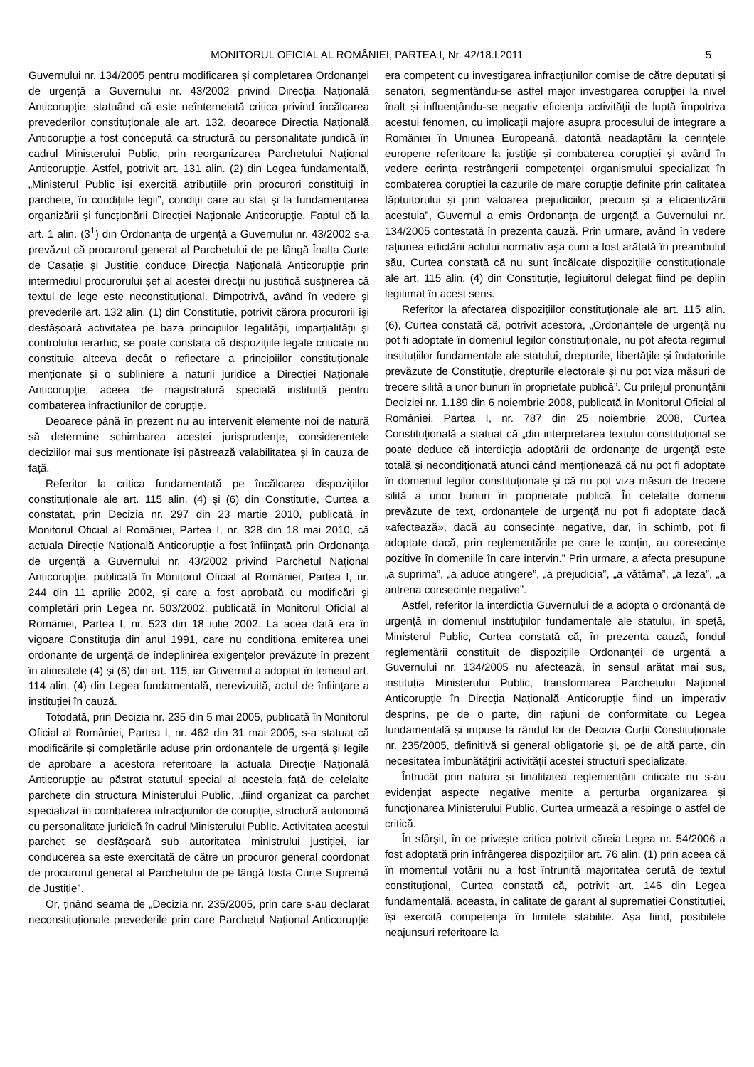MONITORUL OFICIAL AL ROMÂNIEI, PARTEA I, Nr. 42/18.I.2011 5
Guvernului nr. 134/2005 pentru modificarea și completarea Ordonanței de urgență a Guvernului nr. 43/2002 privind Direcția Națională Anticorupție, statuând că este neîntemeiată critica privind încălcarea prevederilor constituționale ale art. 132, deoarece Direcția Națională Anticorupție a fost concepută ca structură cu personalitate juridică în cadrul Ministerului Public, prin reorganizarea Parchetului Național Anticorupție. Astfel, potrivit art. 131 alin. (2) din Legea fundamentală, „Ministerul Public își exercită atribuțiile prin procurori constituiți în parchete, în condițiile legii”, condiții care au stat și la fundamentarea organizării și funcționării Direcției Naționale Anticorupție. Faptul că la art. 1 alin. (3<sup>1</sup>) din Ordonanța de urgență a Guvernului nr. 43/2002 s-a prevăzut că procurorul general al Parchetului de pe lângă Înalta Curte de Casație și Justiție conduce Direcția Națională Anticorupție prin intermediul procurorului șef al acestei direcții nu justifică susținerea că textul de lege este neconstituțional. Dimpotrivă, având în vedere și prevederile art. 132 alin. (1) din Constituție, potrivit cărora procurorii își desfășoară activitatea pe baza principiilor legalității, imparțialității și controlului ierarhic, se poate constata că dispozițiile legale criticate nu constituie altceva decât o reflectare a principiilor constituționale menționate și o subliniere a naturii juridice a Direcției Naționale Anticorupție, aceea de magistratură specială instituită pentru combaterea infracțiunilor de corupție.
Deoarece până în prezent nu au intervenit elemente noi de natură să determine schimbarea acestei jurisprudențe, considerentele deciziilor mai sus menționate își păstrează valabilitatea și în cauza de față.
Referitor la critica fundamentată pe încălcarea dispozițiilor constituționale ale art. 115 alin. (4) și (6) din Constituție, Curtea a constatat, prin Decizia nr. 297 din 23 martie 2010, publicată în Monitorul Oficial al României, Partea I, nr. 328 din 18 mai 2010, că actuala Direcție Națională Anticorupție a fost înființată prin Ordonanța de urgență a Guvernului nr. 43/2002 privind Parchetul Național Anticorupție, publicată în Monitorul Oficial al României, Partea I, nr. 244 din 11 aprilie 2002, și care a fost aprobată cu modificări și completări prin Legea nr. 503/2002, publicată în Monitorul Oficial al României, Partea I, nr. 523 din 18 iulie 2002. La acea dată era în vigoare Constituția din anul 1991, care nu condiționa emiterea unei ordonanțe de urgență de îndeplinirea exigențelor prevăzute în prezent în alineatele (4) și (6) din art. 115, iar Guvernul a adoptat în temeiul art. 114 alin. (4) din Legea fundamentală, nerevizuită, actul de înființare a instituției în cauză.
Totodată, prin Decizia nr. 235 din 5 mai 2005, publicată în Monitorul Oficial al României, Partea I, nr. 462 din 31 mai 2005, s-a statuat că modificările și completările aduse prin ordonanțele de urgență și legile de aprobare a acestora referitoare la actuala Direcție Națională Anticorupție au păstrat statutul special al acesteia față de celelalte parchete din structura Ministerului Public, „fiind organizat ca parchet specializat în combaterea infracțiunilor de corupție, structură autonomă cu personalitate juridică în cadrul Ministerului Public. Activitatea acestui parchet se desfășoară sub autoritatea ministrului justiției, iar conducerea sa este exercitată de către un procuror general coordonat de procurorul general al Parchetului de pe lângă fosta Curte Supremă de Justiție”.
Or, ținând seama de „Decizia nr. 235/2005, prin care s-au declarat neconstituționale prevederile prin care Parchetul Național Anticorupție era competent cu investigarea infracțiunilor comise de către deputați și senatori, segmentându-se astfel major investigarea corupției la nivel înalt și influențându-se negativ eficiența activității de luptă împotriva acestui fenomen, cu implicații majore asupra procesului de integrare a României în Uniunea Europeană, datorită neadaptării la cerințele europene referitoare la justiție și combaterea corupției și având în vedere cerința restrângerii competenței organismului specializat în combaterea corupției la cazurile de mare corupție definite prin calitatea făptuitorului și prin valoarea prejudiciilor, precum și a eficientizării acestuia”, Guvernul a emis Ordonanța de urgență a Guvernului nr. 134/2005 contestată în prezenta cauză. Prin urmare, având în vedere rațiunea edictării actului normativ așa cum a fost arătată în preambulul său, Curtea constată că nu sunt încălcate dispozițiile constituționale ale art. 115 alin. (4) din Constituție, legiuitorul delegat fiind pe deplin legitimat în acest sens.
Referitor la afectarea dispozițiilor constituționale ale art. 115 alin. (6), Curtea constată că, potrivit acestora, „Ordonanțele de urgență nu pot fi adoptate în domeniul legilor constituționale, nu pot afecta regimul instituțiilor fundamentale ale statului, drepturile, libertățile și îndatoririle prevăzute de Constituție, drepturile electorale și nu pot viza măsuri de trecere silită a unor bunuri în proprietate publică”. Cu prilejul pronunțării Deciziei nr. 1.189 din 6 noiembrie 2008, publicată în Monitorul Oficial al României, Partea I, nr. 787 din 25 noiembrie 2008, Curtea Constituțională a statuat că „din interpretarea textului constituțional se poate deduce că interdicția adoptării de ordonanțe de urgență este totală și necondiționată atunci când menționează că nu pot fi adoptate în domeniul legilor constituționale și că nu pot viza măsuri de trecere silită a unor bunuri în proprietate publică. În celelalte domenii prevăzute de text, ordonanțele de urgență nu pot fi adoptate dacă «afectează», dacă au consecințe negative, dar, în schimb, pot fi adoptate dacă, prin reglementările pe care le conțin, au consecințe pozitive în domeniile în care intervin.” Prin urmare, a afecta presupune „a suprima”, „a aduce atingere”, „a prejudicia”, „a vătăma”, „a leza”, „a antrena consecințe negative”.
Astfel, referitor la interdicția Guvernului de a adopta o ordonanță de urgență în domeniul instituțiilor fundamentale ale statului, în speță, Ministerul Public, Curtea constată că, în prezenta cauză, fondul reglementării constituit de dispozițiile Ordonanței de urgență a Guvernului nr. 134/2005 nu afectează, în sensul arătat mai sus, instituția Ministerului Public, transformarea Parchetului Național Anticorupție în Direcția Națională Anticorupție fiind un imperativ desprins, pe de o parte, din rațiuni de conformitate cu Legea fundamentală și impuse la rândul lor de Decizia Curții Constituționale nr. 235/2005, definitivă și general obligatorie și, pe de altă parte, din necesitatea îmbunătățirii activității acestei structuri specializate.
Întrucât prin natura și finalitatea reglementării criticate nu s-au evidențiat aspecte negative menite a perturba organizarea și funcționarea Ministerului Public, Curtea urmează a respinge o astfel de critică.
În sfârșit, în ce privește critica potrivit căreia Legea nr. 54/2006 a fost adoptată prin înfrângerea dispozițiilor art. 76 alin. (1) prin aceea că în momentul votării nu a fost întrunită majoritatea cerută de textul constituțional, Curtea constată că, potrivit art. 146 din Legea fundamentală, aceasta, în calitate de garant al supremației Constituției, își exercită competența în limitele stabilite. Așa fiind, posibilele neajunsuri referitoare la